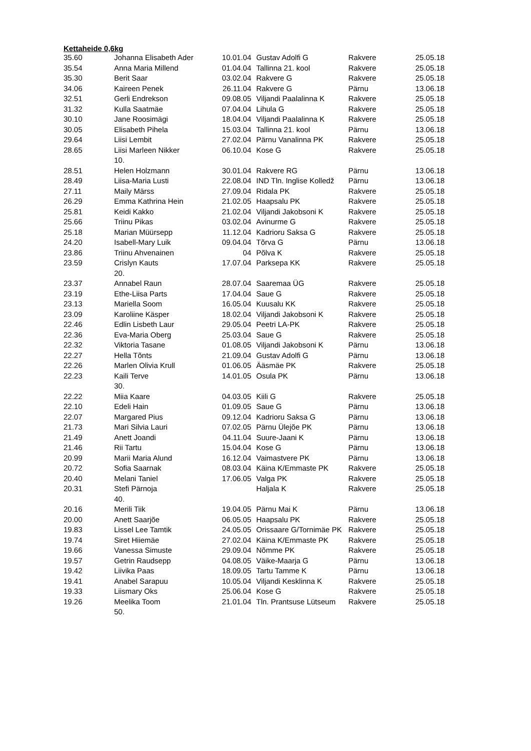Kettaheide 0,6kg
| 35.60 | Johanna Elisabeth Ader | 10.01.04 | Gustav Adolfi G | Rakvere | 25.05.18 |
| 35.54 | Anna Maria Millend | 01.04.04 | Tallinna 21. kool | Rakvere | 25.05.18 |
| 35.30 | Berit Saar | 03.02.04 | Rakvere G | Rakvere | 25.05.18 |
| 34.06 | Kaireen Penek | 26.11.04 | Rakvere G | Pärnu | 13.06.18 |
| 32.51 | Gerli Endrekson | 09.08.05 | Viljandi Paalalinna K | Rakvere | 25.05.18 |
| 31.32 | Kulla Saatmäe | 07.04.04 | Lihula G | Rakvere | 25.05.18 |
| 30.10 | Jane Roosimägi | 18.04.04 | Viljandi Paalalinna K | Rakvere | 25.05.18 |
| 30.05 | Elisabeth Pihela | 15.03.04 | Tallinna 21. kool | Pärnu | 13.06.18 |
| 29.64 | Liisi Lembit | 27.02.04 | Pärnu Vanalinna PK | Rakvere | 25.05.18 |
| 28.65 | Liisi Marleen Nikker | 06.10.04 | Kose G | Rakvere | 25.05.18 |
| | 10. | | | | |
| 28.51 | Helen Holzmann | 30.01.04 | Rakvere RG | Pärnu | 13.06.18 |
| 28.49 | Liisa-Maria Lusti | 22.08.04 | IND Tln. Inglise Kolledž | Pärnu | 13.06.18 |
| 27.11 | Maily Märss | 27.09.04 | Ridala PK | Rakvere | 25.05.18 |
| 26.29 | Emma Kathrina Hein | 21.02.05 | Haapsalu PK | Rakvere | 25.05.18 |
| 25.81 | Keidi Kakko | 21.02.04 | Viljandi Jakobsoni K | Rakvere | 25.05.18 |
| 25.66 | Triinu Pikas | 03.02.04 | Avinurme G | Rakvere | 25.05.18 |
| 25.18 | Marian Müürsepp | 11.12.04 | Kadrioru Saksa G | Rakvere | 25.05.18 |
| 24.20 | Isabell-Mary Luik | 09.04.04 | Tõrva G | Pärnu | 13.06.18 |
| 23.86 | Triinu Ahvenainen | 04 | Põlva K | Rakvere | 25.05.18 |
| 23.59 | Crislyn Kauts | 17.07.04 | Parksepa KK | Rakvere | 25.05.18 |
| | 20. | | | | |
| 23.37 | Annabel Raun | 28.07.04 | Saaremaa ÜG | Rakvere | 25.05.18 |
| 23.19 | Ethe-Liisa Parts | 17.04.04 | Saue G | Rakvere | 25.05.18 |
| 23.13 | Mariella Soom | 16.05.04 | Kuusalu KK | Rakvere | 25.05.18 |
| 23.09 | Karoliine Käsper | 18.02.04 | Viljandi Jakobsoni K | Rakvere | 25.05.18 |
| 22.46 | Edlin Lisbeth Laur | 29.05.04 | Peetri LA-PK | Rakvere | 25.05.18 |
| 22.36 | Eva-Maria Oberg | 25.03.04 | Saue G | Rakvere | 25.05.18 |
| 22.32 | Viktoria Tasane | 01.08.05 | Viljandi Jakobsoni K | Pärnu | 13.06.18 |
| 22.27 | Hella Tõnts | 21.09.04 | Gustav Adolfi G | Pärnu | 13.06.18 |
| 22.26 | Marlen Olivia Krull | 01.06.05 | Ääsmäe PK | Rakvere | 25.05.18 |
| 22.23 | Kaili Terve | 14.01.05 | Osula PK | Pärnu | 13.06.18 |
| | 30. | | | | |
| 22.22 | Miia Kaare | 04.03.05 | Kiili G | Rakvere | 25.05.18 |
| 22.10 | Edeli Hain | 01.09.05 | Saue G | Pärnu | 13.06.18 |
| 22.07 | Margared Pius | 09.12.04 | Kadrioru Saksa G | Pärnu | 13.06.18 |
| 21.73 | Mari Silvia Lauri | 07.02.05 | Pärnu Ülejõe PK | Pärnu | 13.06.18 |
| 21.49 | Anett Joandi | 04.11.04 | Suure-Jaani K | Pärnu | 13.06.18 |
| 21.46 | Rii Tartu | 15.04.04 | Kose G | Pärnu | 13.06.18 |
| 20.99 | Marii Maria Alund | 16.12.04 | Vaimastvere PK | Pärnu | 13.06.18 |
| 20.72 | Sofia Saarnak | 08.03.04 | Käina K/Emmaste PK | Rakvere | 25.05.18 |
| 20.40 | Melani Taniel | 17.06.05 | Valga PK | Rakvere | 25.05.18 |
| 20.31 | Stefi Pärnoja | | Haljala K | Rakvere | 25.05.18 |
| | 40. | | | | |
| 20.16 | Merili Tiik | 19.04.05 | Pärnu Mai K | Pärnu | 13.06.18 |
| 20.00 | Anett Saarjõe | 06.05.05 | Haapsalu PK | Rakvere | 25.05.18 |
| 19.83 | Lissel Lee Tamtik | 24.05.05 | Orissaare G/Tornimäe PK | Rakvere | 25.05.18 |
| 19.74 | Siret Hiiemäe | 27.02.04 | Käina K/Emmaste PK | Rakvere | 25.05.18 |
| 19.66 | Vanessa Simuste | 29.09.04 | Nõmme PK | Rakvere | 25.05.18 |
| 19.57 | Getrin Raudsepp | 04.08.05 | Väike-Maarja G | Pärnu | 13.06.18 |
| 19.42 | Liivika Paas | 18.09.05 | Tartu Tamme K | Pärnu | 13.06.18 |
| 19.41 | Anabel Sarapuu | 10.05.04 | Viljandi Kesklinna K | Rakvere | 25.05.18 |
| 19.33 | Liismary Oks | 25.06.04 | Kose G | Rakvere | 25.05.18 |
| 19.26 | Meelika Toom | 21.01.04 | Tln. Prantsuse Lütseum | Rakvere | 25.05.18 |
| | 50. | | | | |